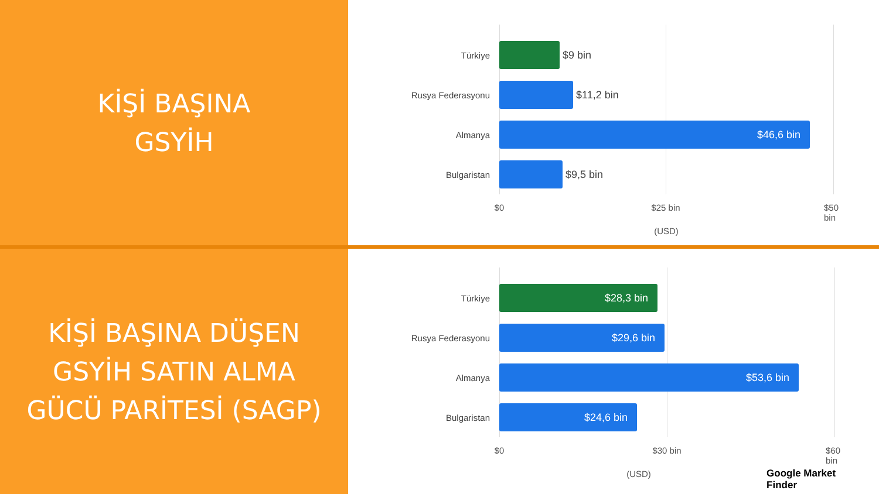KİŞİ BAŞINA
GSYİH
Türkiye
$9 bin
Rusya Federasyonu
$11,2 bin
Almanya
$46,6 bin
Bulgaristan
$9,5 bin
$0 $25 bin $50 bin
(USD)
KİŞİ BAŞINA DÜŞEN
GSYİH SATIN ALMA
GÜCÜ PARİTESİ (SAGP)
Türkiye
$28,3 bin
Rusya Federasyonu
$29,6 bin
Almanya
$53,6 bin
Bulgaristan
$24,6 bin
$0 $30 bin $60 bin
(USD) Google Market Finder